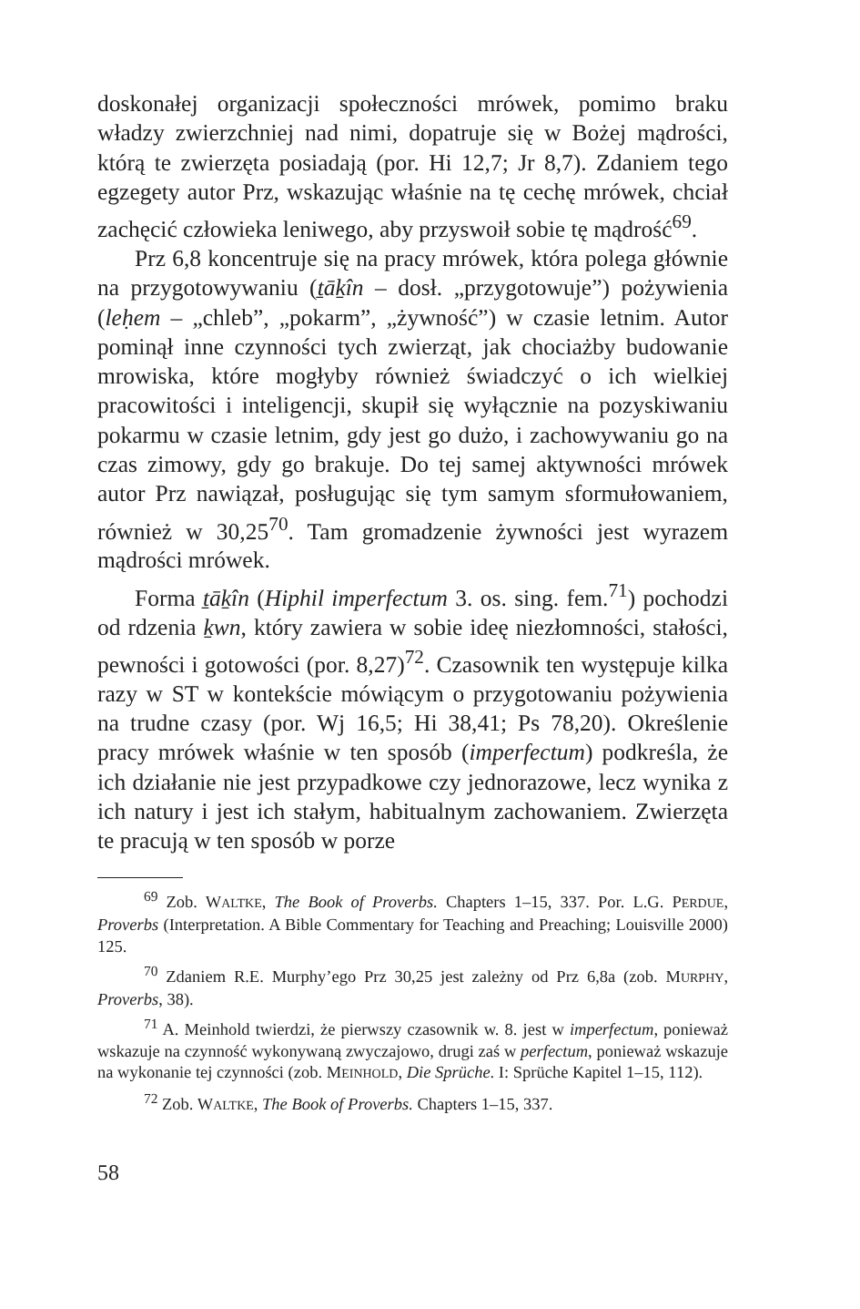doskonałej organizacji społeczności mrówek, pomimo braku władzy zwierzchniej nad nimi, dopatruje się w Bożej mądrości, którą te zwierzęta posiadają (por. Hi 12,7; Jr 8,7). Zdaniem tego egzegety autor Prz, wskazując właśnie na tę cechę mrówek, chciał zachęcić człowieka leniwego, aby przyswoił sobie tę mądrość<sup>69</sup>.
Prz 6,8 koncentruje się na pracy mrówek, która polega głównie na przygotowywaniu (ṯāḵîn – dosł. „przygotowuje”) pożywienia (leḥem – „chleb”, „pokarm”, „żywność”) w czasie letnim. Autor pominął inne czynności tych zwierząt, jak chociażby budowanie mrowiska, które mogłyby również świadczyć o ich wielkiej pracowitości i inteligencji, skupił się wyłącznie na pozyskiwaniu pokarmu w czasie letnim, gdy jest go dużo, i zachowywaniu go na czas zimowy, gdy go brakuje. Do tej samej aktywności mrówek autor Prz nawiązał, posługując się tym samym sformułowaniem, również w 30,25<sup>70</sup>. Tam gromadzenie żywności jest wyrazem mądrości mrówek.
Forma ṯāḵîn (Hiphil imperfectum 3. os. sing. fem.<sup>71</sup>) pochodzi od rdzenia ḵwn, który zawiera w sobie ideę niezłomności, stałości, pewności i gotowości (por. 8,27)<sup>72</sup>. Czasownik ten występuje kilka razy w ST w kontekście mówiącym o przygotowaniu pożywienia na trudne czasy (por. Wj 16,5; Hi 38,41; Ps 78,20). Określenie pracy mrówek właśnie w ten sposób (imperfectum) podkreśla, że ich działanie nie jest przypadkowe czy jednorazowe, lecz wynika z ich natury i jest ich stałym, habitualnym zachowaniem. Zwierzęta te pracują w ten sposób w porze
<sup>69</sup> Zob. WALTKE, The Book of Proverbs. Chapters 1–15, 337. Por. L.G. PERDUE, Proverbs (Interpretation. A Bible Commentary for Teaching and Preaching; Louisville 2000) 125.
<sup>70</sup> Zdaniem R.E. Murphy’ego Prz 30,25 jest zależny od Prz 6,8a (zob. MURPHY, Proverbs, 38).
<sup>71</sup> A. Meinhold twierdzi, że pierwszy czasownik w. 8. jest w imperfectum, ponieważ wskazuje na czynność wykonywaną zwyczajowo, drugi zaś w perfectum, ponieważ wskazuje na wykonanie tej czynności (zob. MEINHOLD, Die Sprüche. I: Sprüche Kapitel 1–15, 112).
<sup>72</sup> Zob. WALTKE, The Book of Proverbs. Chapters 1–15, 337.
58